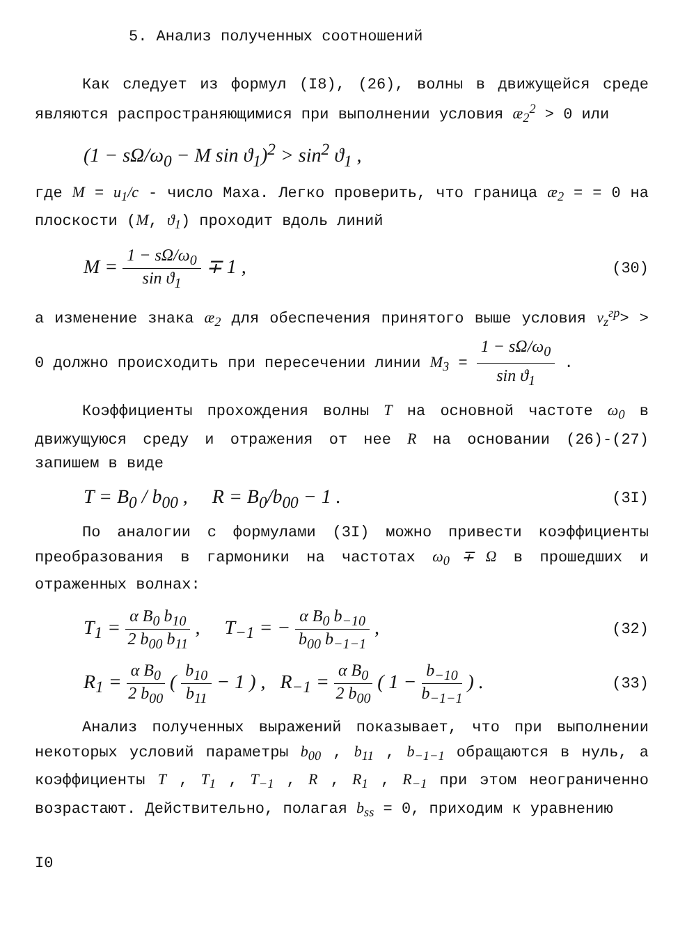5. Анализ полученных соотношений
Как следует из формул (I8), (26), волны в движущейся среде являются распространяющимися при выполнении условия æ<sub>2</sub><sup>2</sup> > 0 или
(1 − sΩ/ω<sub>0</sub> − M sin ϑ<sub>1</sub>)<sup>2</sup> > sin<sup>2</sup> ϑ<sub>1</sub> ,
где M = u<sub>1</sub>/c - число Маха. Легко проверить, что граница æ<sub>2</sub> = = 0 на плоскости (M, ϑ<sub>1</sub>) проходит вдоль линий
M = 1 − sΩ/ω<sub>0</sub> sin ϑ<sub>1</sub> ∓ 1 , (30)
а изменение знака æ<sub>2</sub> для обеспечения принятого выше условия v<sub>z</sub><sup>гр</sup>> > 0 должно происходить при пересечении линии M<sub>3</sub> = 1 − sΩ/ω<sub>0</sub> sin ϑ<sub>1</sub> .
Коэффициенты прохождения волны T на основной частоте ω<sub>0</sub> в движущуюся среду и отражения от нее R на основании (26)-(27) запишем в виде
T = B<sub>0</sub> / b<sub>00</sub> , R = B<sub>0</sub>/b<sub>00</sub> − 1 . (3I)
По аналогии с формулами (3I) можно привести коэффициенты преобразования в гармоники на частотах ω<sub>0</sub> ∓ Ω в прошедших и отраженных волнах:
T<sub>1</sub> = α B<sub>0</sub> b<sub>10</sub> 2 b<sub>00</sub> b<sub>11</sub> , T<sub>−1</sub> = − α B<sub>0</sub> b<sub>−10</sub> b<sub>00</sub> b<sub>−1−1</sub> , (32)
R<sub>1</sub> = α B<sub>0</sub> 2 b<sub>00</sub> ( b<sub>10</sub> b<sub>11</sub> − 1 ) , R<sub>−1</sub> = α B<sub>0</sub> 2 b<sub>00</sub> ( 1 − b<sub>−10</sub> b<sub>−1−1</sub> ) . (33)
Анализ полученных выражений показывает, что при выполнении некоторых условий параметры b<sub>00</sub> , b<sub>11</sub> , b<sub>−1−1</sub> обращаются в нуль, а коэффициенты T , T<sub>1</sub> , T<sub>−1</sub> , R , R<sub>1</sub> , R<sub>−1</sub> при этом неограниченно возрастают. Действительно, полагая b<sub>ss</sub> = 0, приходим к уравнению
I0